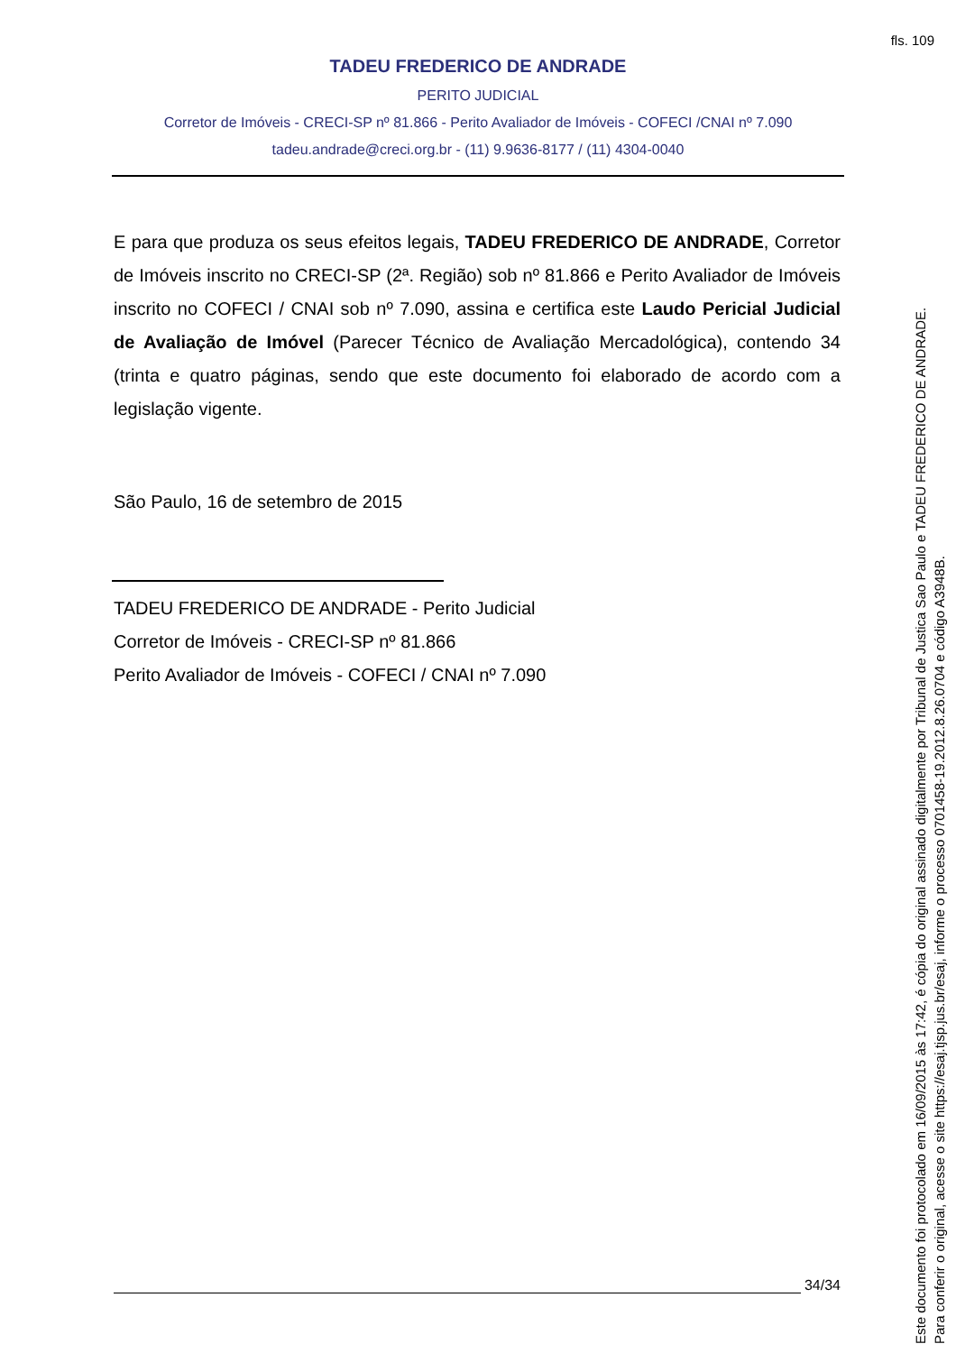fls. 109
TADEU FREDERICO DE ANDRADE
PERITO JUDICIAL
Corretor de Imóveis - CRECI-SP nº 81.866 - Perito Avaliador de Imóveis - COFECI /CNAI nº 7.090
tadeu.andrade@creci.org.br - (11) 9.9636-8177 / (11) 4304-0040
E para que produza os seus efeitos legais, TADEU FREDERICO DE ANDRADE, Corretor de Imóveis inscrito no CRECI-SP (2ª. Região) sob nº 81.866 e Perito Avaliador de Imóveis inscrito no COFECI / CNAI sob nº 7.090, assina e certifica este Laudo Pericial Judicial de Avaliação de Imóvel (Parecer Técnico de Avaliação Mercadológica), contendo 34 (trinta e quatro páginas, sendo que este documento foi elaborado de acordo com a legislação vigente.
São Paulo, 16 de setembro de 2015
TADEU FREDERICO DE ANDRADE - Perito Judicial
Corretor de Imóveis - CRECI-SP nº 81.866
Perito Avaliador de Imóveis - COFECI / CNAI nº 7.090
34/34
Este documento foi protocolado em 16/09/2015 às 17:42, é cópia do original assinado digitalmente por Tribunal de Justica Sao Paulo e TADEU FREDERICO DE ANDRADE.
Para conferir o original, acesse o site https://esaj.tjsp.jus.br/esaj, informe o processo 0701458-19.2012.8.26.0704 e código A3948B.